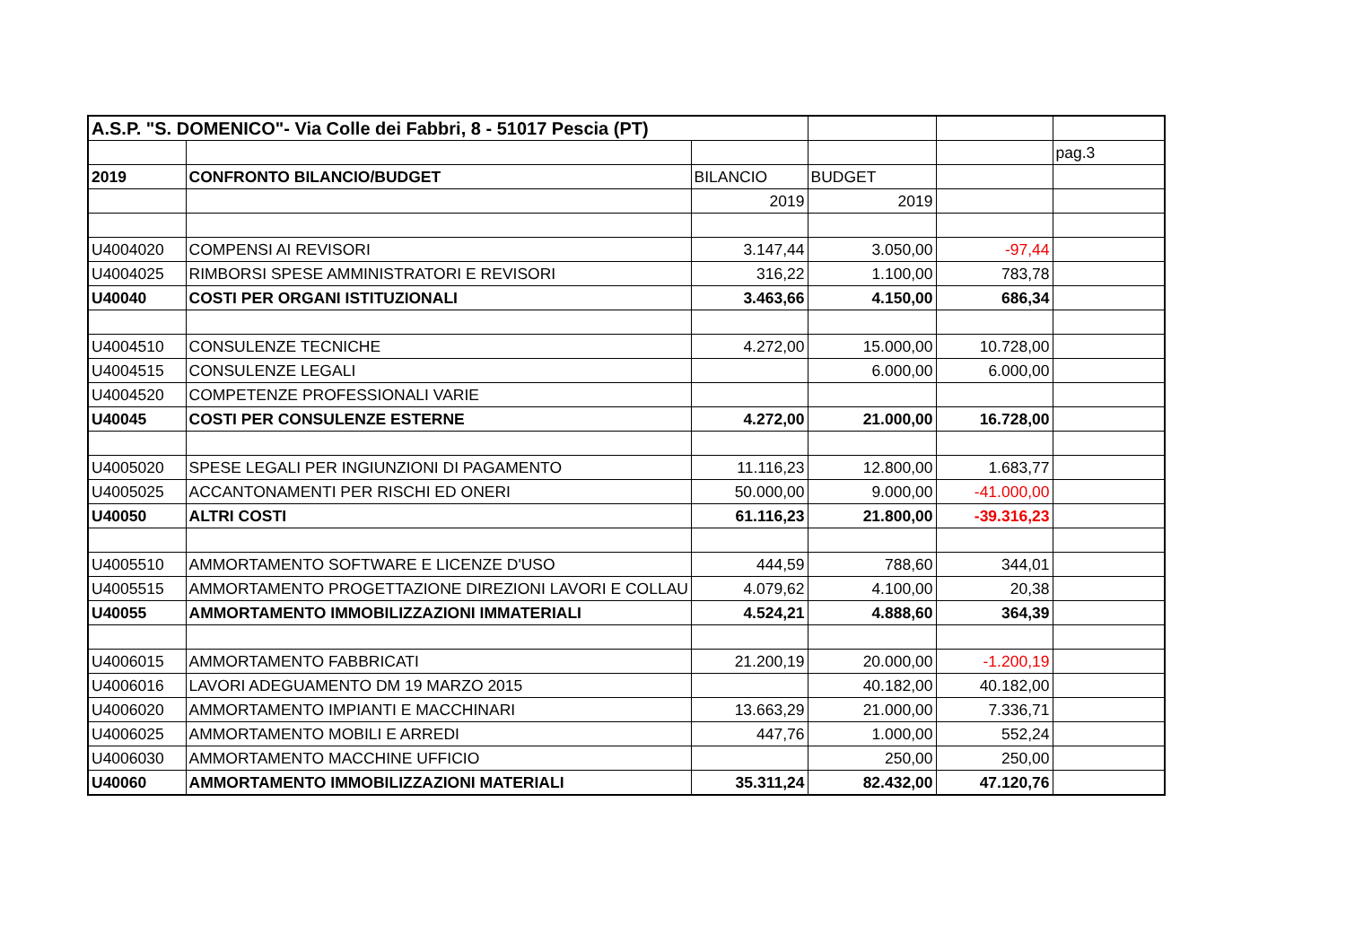| A.S.P. "S. DOMENICO"- Via Colle dei Fabbri, 8 - 51017 Pescia (PT) | | | | | |
| | | | | | pag.3 |
| 2019 | CONFRONTO BILANCIO/BUDGET | BILANCIO | BUDGET | | |
| | | 2019 | 2019 | | |
| U4004020 | COMPENSI AI REVISORI | 3.147,44 | 3.050,00 | -97,44 | |
| U4004025 | RIMBORSI SPESE AMMINISTRATORI E REVISORI | 316,22 | 1.100,00 | 783,78 | |
| U40040 | COSTI PER ORGANI ISTITUZIONALI | 3.463,66 | 4.150,00 | 686,34 | |
| U4004510 | CONSULENZE TECNICHE | 4.272,00 | 15.000,00 | 10.728,00 | |
| U4004515 | CONSULENZE LEGALI | | 6.000,00 | 6.000,00 | |
| U4004520 | COMPETENZE PROFESSIONALI VARIE | | | | |
| U40045 | COSTI PER CONSULENZE ESTERNE | 4.272,00 | 21.000,00 | 16.728,00 | |
| U4005020 | SPESE LEGALI PER INGIUNZIONI DI PAGAMENTO | 11.116,23 | 12.800,00 | 1.683,77 | |
| U4005025 | ACCANTONAMENTI PER RISCHI ED ONERI | 50.000,00 | 9.000,00 | -41.000,00 | |
| U40050 | ALTRI COSTI | 61.116,23 | 21.800,00 | -39.316,23 | |
| U4005510 | AMMORTAMENTO SOFTWARE E LICENZE D'USO | 444,59 | 788,60 | 344,01 | |
| U4005515 | AMMORTAMENTO PROGETTAZIONE DIREZIONI LAVORI E COLLAU | 4.079,62 | 4.100,00 | 20,38 | |
| U40055 | AMMORTAMENTO IMMOBILIZZAZIONI IMMATERIALI | 4.524,21 | 4.888,60 | 364,39 | |
| U4006015 | AMMORTAMENTO FABBRICATI | 21.200,19 | 20.000,00 | -1.200,19 | |
| U4006016 | LAVORI ADEGUAMENTO DM 19 MARZO 2015 | | 40.182,00 | 40.182,00 | |
| U4006020 | AMMORTAMENTO IMPIANTI E MACCHINARI | 13.663,29 | 21.000,00 | 7.336,71 | |
| U4006025 | AMMORTAMENTO MOBILI E ARREDI | 447,76 | 1.000,00 | 552,24 | |
| U4006030 | AMMORTAMENTO MACCHINE UFFICIO | | 250,00 | 250,00 | |
| U40060 | AMMORTAMENTO IMMOBILIZZAZIONI MATERIALI | 35.311,24 | 82.432,00 | 47.120,76 | |